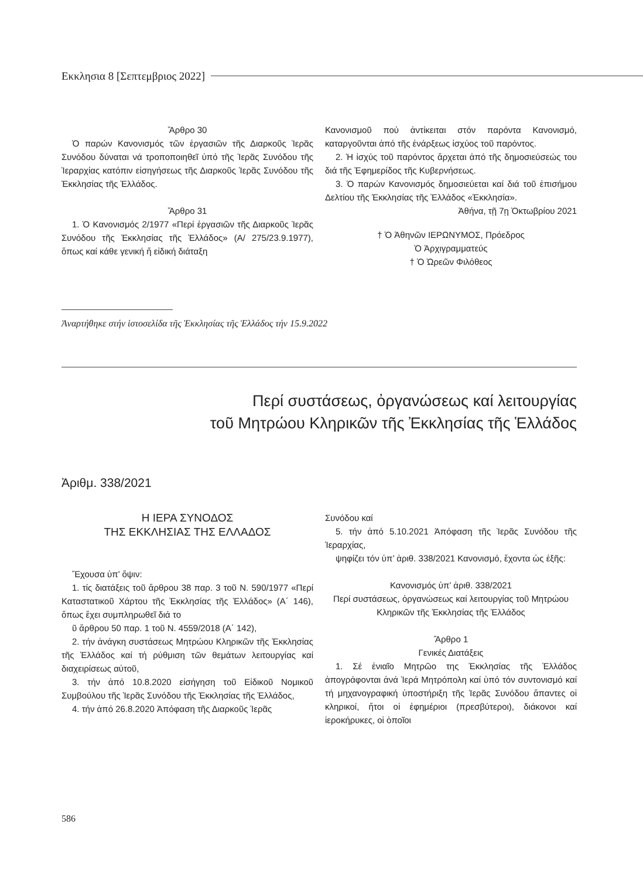Εκκλησια 8 [Σεπτεμβριος 2022]
Ἄρθρο 30
Ὁ παρών Κανονισμός τῶν ἐργασιῶν τῆς Διαρκοῦς Ἱερᾶς Συνόδου δύναται νά τροποποιηθεῖ ὑπό τῆς Ἱερᾶς Συνόδου τῆς Ἱεραρχίας κατόπιν εἰσηγήσεως τῆς Διαρκοῦς Ἱερᾶς Συνόδου τῆς Ἐκκλησίας τῆς Ἑλλάδος.
Ἄρθρο 31
1. Ὁ Κανονισμός 2/1977 «Περί ἐργασιῶν τῆς Διαρκοῦς Ἱερᾶς Συνόδου τῆς Ἐκκλησίας τῆς Ἑλλάδος» (Α/ 275/23.9.1977), ὅπως καί κάθε γενική ἤ εἰδική διάταξη
Κανονισμοῦ πού ἀντίκειται στόν παρόντα Κανονισμό, καταργοῦνται ἀπό τῆς ἐνάρξεως ἰσχύος τοῦ παρόντος.
2. Ἡ ἰσχύς τοῦ παρόντος ἄρχεται ἀπό τῆς δημοσιεύσεώς του διά τῆς Ἐφημερίδος τῆς Κυβερνήσεως.
3. Ὁ παρών Κανονισμός δημοσιεύεται καί διά τοῦ ἐπισήμου Δελτίου τῆς Ἐκκλησίας τῆς Ἑλλάδος «Ἐκκλησία».
Ἀθήνα, τῇ 7ῃ Ὀκτωβρίου 2021
† Ὁ Ἀθηνῶν ΙΕΡΩΝΥΜΟΣ, Πρόεδρος
Ὁ Ἀρχιγραμματεύς
† Ὁ Ὠρεῶν Φιλόθεος
Ἀναρτήθηκε στήν ἱστοσελίδα τῆς Ἐκκλησίας τῆς Ἑλλάδος τήν 15.9.2022
Περί συστάσεως, ὀργανώσεως καί λειτουργίας
τοῦ Μητρώου Κληρικῶν τῆς Ἐκκλησίας τῆς Ἑλλάδος
Ἀριθμ. 338/2021
Η ΙΕΡΑ ΣΥΝΟΔΟΣ
ΤΗΣ ΕΚΚΛΗΣΙΑΣ ΤΗΣ ΕΛΛΑΔΟΣ
Ἔχουσα ὑπ’ ὄψιν:
1. τίς διατάξεις τοῦ ἄρθρου 38 παρ. 3 τοῦ Ν. 590/1977 «Περί Καταστατικοῦ Χάρτου τῆς Ἐκκλησίας τῆς Ἑλλάδος» (Α΄ 146), ὅπως ἔχει συμπληρωθεῖ διά το
ῦ ἄρθρου 50 παρ. 1 τοῦ Ν. 4559/2018 (Α΄ 142),
2. τήν ἀνάγκη συστάσεως Μητρώου Κληρικῶν τῆς Ἐκκλησίας τῆς Ἑλλάδος καί τή ρύθμιση τῶν θεμάτων λειτουργίας καί διαχειρίσεως αὐτοῦ,
3. τήν ἀπό 10.8.2020 εἰσήγηση τοῦ Εἰδικοῦ Νομικοῦ Συμβούλου τῆς Ἱερᾶς Συνόδου τῆς Ἐκκλησίας τῆς Ἑλλάδος,
4. τήν ἀπό 26.8.2020 Ἀπόφαση τῆς Διαρκοῦς Ἱερᾶς
Συνόδου καί
5. τήν ἀπό 5.10.2021 Ἀπόφαση τῆς Ἱερᾶς Συνόδου τῆς Ἱεραρχίας,
ψηφίζει τόν ὑπ’ ἀριθ. 338/2021 Κανονισμό, ἔχοντα ὡς ἑξῆς:
Κανονισμός ὑπ’ ἀριθ. 338/2021
Περί συστάσεως, ὀργανώσεως καί λειτουργίας τοῦ Μητρώου Κληρικῶν τῆς Ἐκκλησίας τῆς Ἑλλάδος
Ἄρθρο 1
Γενικές Διατάξεις
1. Σέ ἑνιαῖο Μητρῶο της Ἐκκλησίας τῆς Ἑλλάδος ἀπογράφονται ἀνά Ἱερά Μητρόπολη καί ὑπό τόν συντονισμό καί τή μηχανογραφική ὑποστήριξη τῆς Ἱερᾶς Συνόδου ἅπαντες οἱ κληρικοί, ἤτοι οἱ ἐφημέριοι (πρεσβύτεροι), διάκονοι καί ἱεροκήρυκες, οἱ ὁποῖοι
586